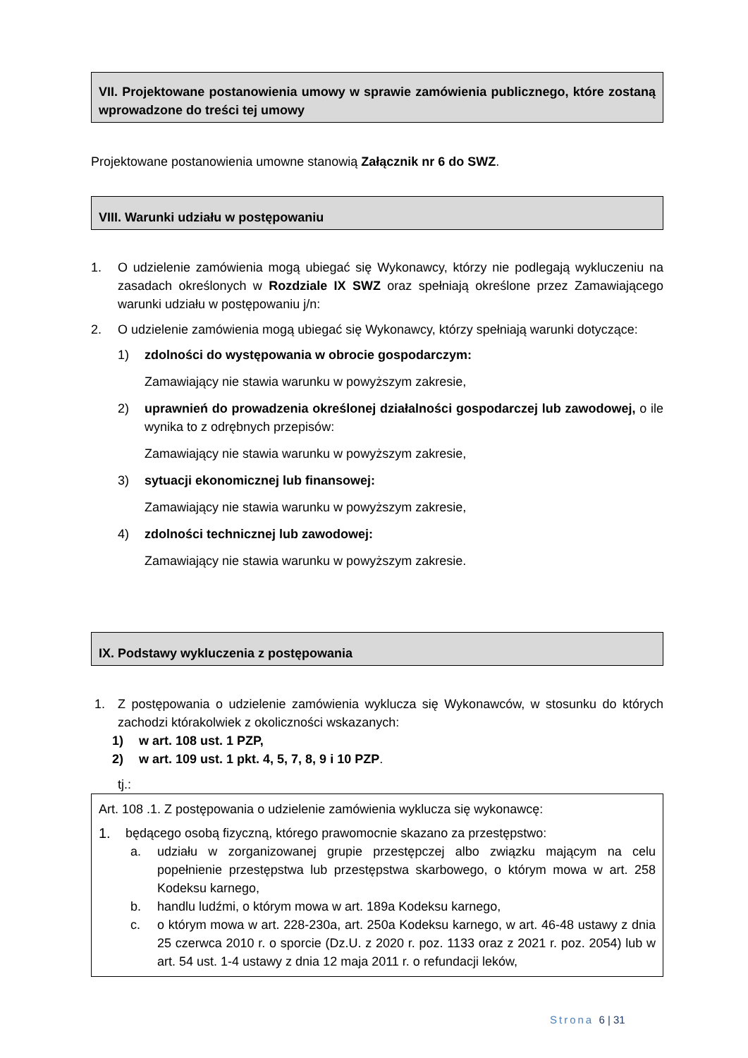VII. Projektowane postanowienia umowy w sprawie zamówienia publicznego, które zostaną wprowadzone do treści tej umowy
Projektowane postanowienia umowne stanowią Załącznik nr 6 do SWZ.
VIII. Warunki udziału w postępowaniu
1. O udzielenie zamówienia mogą ubiegać się Wykonawcy, którzy nie podlegają wykluczeniu na zasadach określonych w Rozdziale IX SWZ oraz spełniają określone przez Zamawiającego warunki udziału w postępowaniu j/n:
2. O udzielenie zamówienia mogą ubiegać się Wykonawcy, którzy spełniają warunki dotyczące:
1) zdolności do występowania w obrocie gospodarczym:
Zamawiający nie stawia warunku w powyższym zakresie,
2) uprawnień do prowadzenia określonej działalności gospodarczej lub zawodowej, o ile wynika to z odrębnych przepisów:
Zamawiający nie stawia warunku w powyższym zakresie,
3) sytuacji ekonomicznej lub finansowej:
Zamawiający nie stawia warunku w powyższym zakresie,
4) zdolności technicznej lub zawodowej:
Zamawiający nie stawia warunku w powyższym zakresie.
IX. Podstawy wykluczenia z postępowania
1. Z postępowania o udzielenie zamówienia wyklucza się Wykonawców, w stosunku do których zachodzi którakolwiek z okoliczności wskazanych:
1) w art. 108 ust. 1 PZP,
2) w art. 109 ust. 1 pkt. 4, 5, 7, 8, 9 i 10 PZP.
tj.:
Art. 108 .1. Z postępowania o udzielenie zamówienia wyklucza się wykonawcę:
1. będącego osobą fizyczną, którego prawomocnie skazano za przestępstwo:
a. udziału w zorganizowanej grupie przestępczej albo związku mającym na celu popełnienie przestępstwa lub przestępstwa skarbowego, o którym mowa w art. 258 Kodeksu karnego,
b. handlu ludźmi, o którym mowa w art. 189a Kodeksu karnego,
c. o którym mowa w art. 228-230a, art. 250a Kodeksu karnego, w art. 46-48 ustawy z dnia 25 czerwca 2010 r. o sporcie (Dz.U. z 2020 r. poz. 1133 oraz z 2021 r. poz. 2054) lub w art. 54 ust. 1-4 ustawy z dnia 12 maja 2011 r. o refundacji leków,
Strona 6 | 31